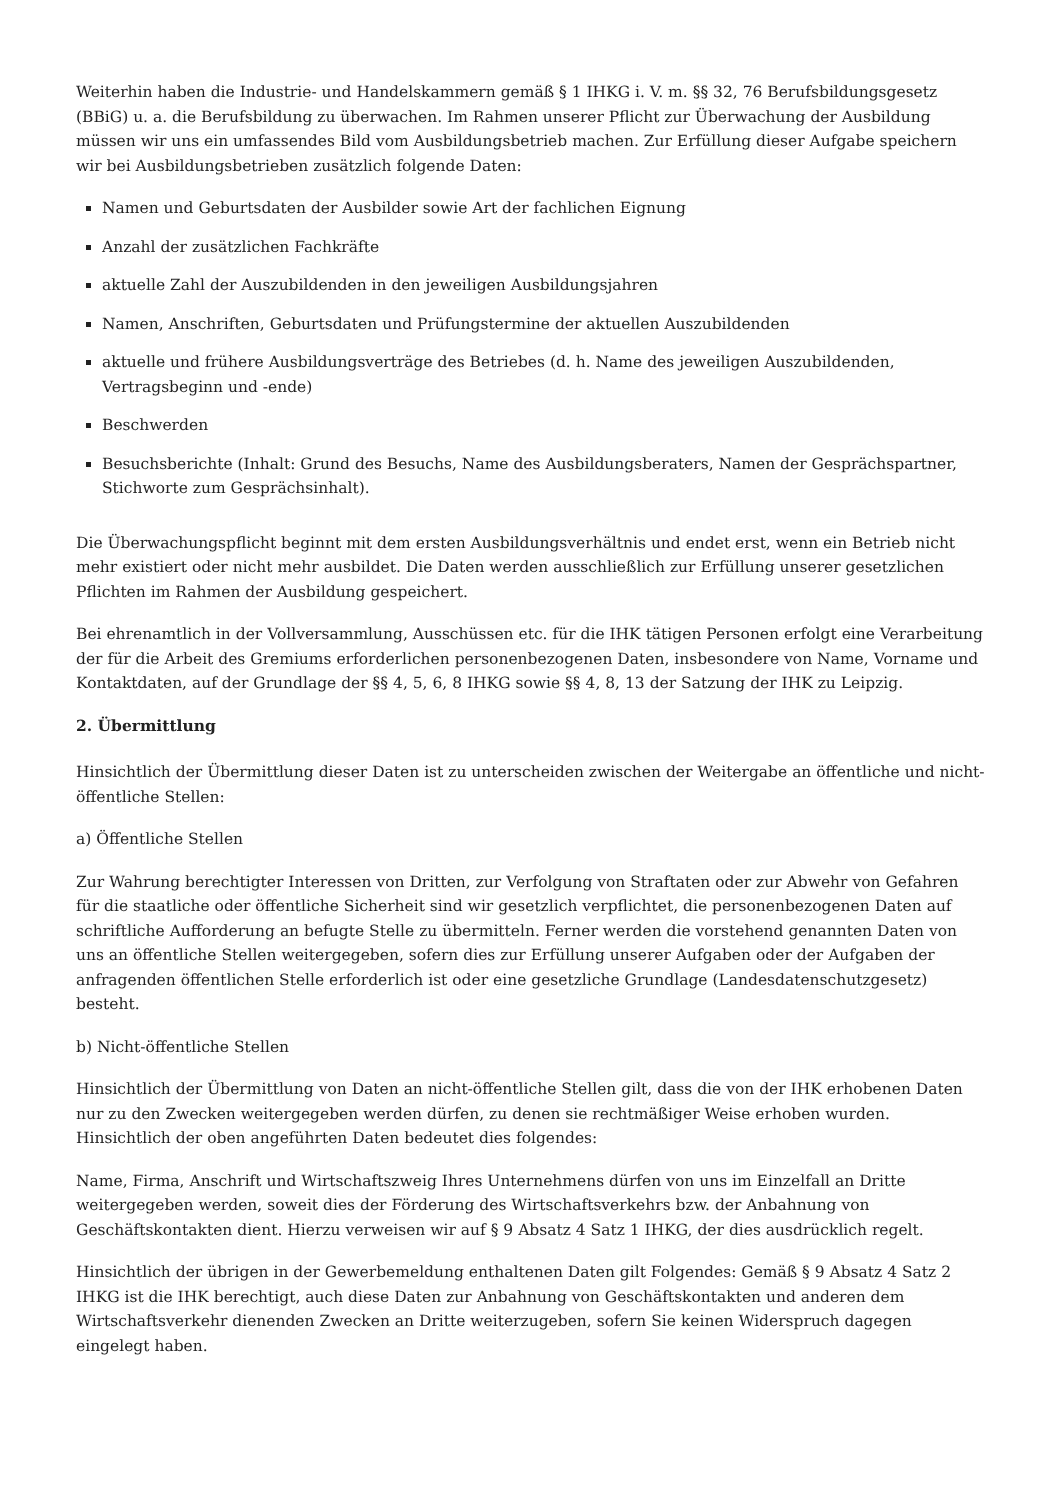Weiterhin haben die Industrie- und Handelskammern gemäß § 1 IHKG i. V. m. §§ 32, 76 Berufsbildungsgesetz (BBiG) u. a. die Berufsbildung zu überwachen. Im Rahmen unserer Pflicht zur Überwachung der Ausbildung müssen wir uns ein umfassendes Bild vom Ausbildungsbetrieb machen. Zur Erfüllung dieser Aufgabe speichern wir bei Ausbildungsbetrieben zusätzlich folgende Daten:
Namen und Geburtsdaten der Ausbilder sowie Art der fachlichen Eignung
Anzahl der zusätzlichen Fachkräfte
aktuelle Zahl der Auszubildenden in den jeweiligen Ausbildungsjahren
Namen, Anschriften, Geburtsdaten und Prüfungstermine der aktuellen Auszubildenden
aktuelle und frühere Ausbildungsverträge des Betriebes (d. h. Name des jeweiligen Auszubildenden, Vertragsbeginn und -ende)
Beschwerden
Besuchsberichte (Inhalt: Grund des Besuchs, Name des Ausbildungsberaters, Namen der Gesprächspartner, Stichworte zum Gesprächsinhalt).
Die Überwachungspflicht beginnt mit dem ersten Ausbildungsverhältnis und endet erst, wenn ein Betrieb nicht mehr existiert oder nicht mehr ausbildet. Die Daten werden ausschließlich zur Erfüllung unserer gesetzlichen Pflichten im Rahmen der Ausbildung gespeichert.
Bei ehrenamtlich in der Vollversammlung, Ausschüssen etc. für die IHK tätigen Personen erfolgt eine Verarbeitung der für die Arbeit des Gremiums erforderlichen personenbezogenen Daten, insbesondere von Name, Vorname und Kontaktdaten, auf der Grundlage der §§ 4, 5, 6, 8 IHKG sowie §§ 4, 8, 13 der Satzung der IHK zu Leipzig.
2. Übermittlung
Hinsichtlich der Übermittlung dieser Daten ist zu unterscheiden zwischen der Weitergabe an öffentliche und nicht-öffentliche Stellen:
a) Öffentliche Stellen
Zur Wahrung berechtigter Interessen von Dritten, zur Verfolgung von Straftaten oder zur Abwehr von Gefahren für die staatliche oder öffentliche Sicherheit sind wir gesetzlich verpflichtet, die personenbezogenen Daten auf schriftliche Aufforderung an befugte Stelle zu übermitteln. Ferner werden die vorstehend genannten Daten von uns an öffentliche Stellen weitergegeben, sofern dies zur Erfüllung unserer Aufgaben oder der Aufgaben der anfragenden öffentlichen Stelle erforderlich ist oder eine gesetzliche Grundlage (Landesdatenschutzgesetz) besteht.
b) Nicht-öffentliche Stellen
Hinsichtlich der Übermittlung von Daten an nicht-öffentliche Stellen gilt, dass die von der IHK erhobenen Daten nur zu den Zwecken weitergegeben werden dürfen, zu denen sie rechtmäßiger Weise erhoben wurden. Hinsichtlich der oben angeführten Daten bedeutet dies folgendes:
Name, Firma, Anschrift und Wirtschaftszweig Ihres Unternehmens dürfen von uns im Einzelfall an Dritte weitergegeben werden, soweit dies der Förderung des Wirtschaftsverkehrs bzw. der Anbahnung von Geschäftskontakten dient. Hierzu verweisen wir auf § 9 Absatz 4 Satz 1 IHKG, der dies ausdrücklich regelt.
Hinsichtlich der übrigen in der Gewerbemeldung enthaltenen Daten gilt Folgendes: Gemäß § 9 Absatz 4 Satz 2 IHKG ist die IHK berechtigt, auch diese Daten zur Anbahnung von Geschäftskontakten und anderen dem Wirtschaftsverkehr dienenden Zwecken an Dritte weiterzugeben, sofern Sie keinen Widerspruch dagegen eingelegt haben.